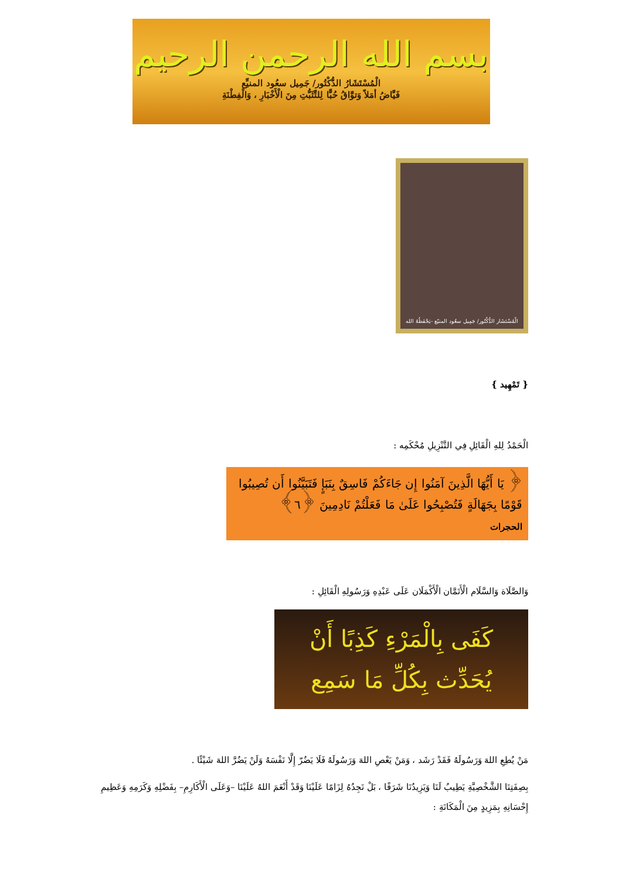بسم الله الرحمن الرحيم
الْمُسْتَشَارُ الدُّكْتُور/ جَمِيل سعُود المنيِّع
فَيَّاضُ أمَلاً وَتوَّاقُ حُبًّا لِلتَّثَبُّتِ مِنَ الْأَخْبَارِ ، وَالْفِطْنَةِ
الْمُسْتَشَار الدُّكْتُور/ جَمِيل سعُود المنيّع -يَحْفَظُهُ الله
{ تَمْهِيد }
الْحَمْدُ لِلهِ الْقَائِلِ فِي التَّنْزِيلِ مُحْكَمِه :
﴿ يَا أَيُّهَا الَّذِينَ آمَنُوا إِن جَاءَكُمْ فَاسِقٌ بِنَبَإٍ فَتَبَيَّنُوا أَن تُصِيبُوا قَوْمًا بِجَهَالَةٍ فَتُصْبِحُوا عَلَىٰ مَا فَعَلْتُمْ نَادِمِينَ ﴿٦﴾
الحجرات
وَالصَّلَاة وَالسَّلَام الْأَتَمَّان الْأَكْمَلَان عَلَى عَبْدِهِ وَرَسُولِهِ الْقَائِلِ :
كَفَى بِالْمَرْءِ كَذِبًا أَنْ
يُحَدِّث بِكُلِّ مَا سَمِع
مَنْ يُطِعِ اللهَ وَرَسُولَهُ فَقَدْ رَشَد ، وَمَنْ يَعْصِ اللهَ وَرَسُولَهُ فَلَا يَضُرّ إِلَّا نَفْسَهُ وَلَنْ يَضُرَّ اللهَ شَيْئًا .
بِصِفَتِنَا الشَّخْصِيَّةِ يَطِيبُ لَنَا وَيَزِيدُنَا شَرَفًا ، بَلْ نَجِدُهُ لِزَامًا عَلَيْنَا وَقَدْ أَنْعَمَ اللهُ عَلَيْنَا –وَعَلَى الْأَكَارِمِ– بِفَضْلِهِ وَكَرَمِهِ وَعَظِيمِ إِحْسَانِهِ بِمَزِيدٍ مِنَ الْمَكَانَةِ :